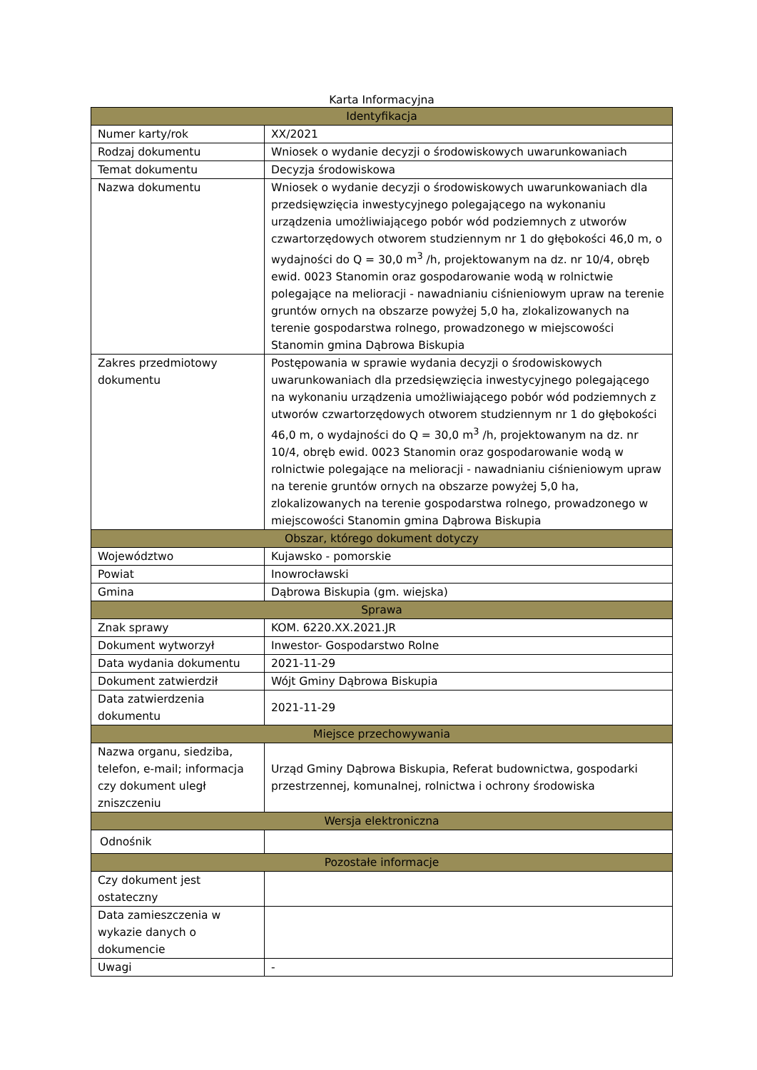Karta Informacyjna
| Identyfikacja | |
| --- | --- |
| Numer karty/rok | XX/2021 |
| Rodzaj dokumentu | Wniosek o wydanie decyzji o środowiskowych uwarunkowaniach |
| Temat dokumentu | Decyzja środowiskowa |
| Nazwa dokumentu | Wniosek o wydanie decyzji o środowiskowych uwarunkowaniach dla przedsięwzięcia inwestycyjnego polegającego na wykonaniu urządzenia umożliwiającego pobór wód podziemnych z utworów czwartorzędowych otworem studziennym nr 1 do głębokości 46,0 m, o wydajności do Q = 30,0 m<sup>3</sup> /h, projektowanym na dz. nr 10/4, obręb ewid. 0023 Stanomin oraz gospodarowanie wodą w rolnictwie polegające na melioracji - nawadnianiu ciśnieniowym upraw na terenie gruntów ornych na obszarze powyżej 5,0 ha, zlokalizowanych na terenie gospodarstwa rolnego, prowadzonego w miejscowości Stanomin gmina Dąbrowa Biskupia |
| Zakres przedmiotowy dokumentu | Postępowania w sprawie wydania decyzji o środowiskowych uwarunkowaniach dla przedsięwzięcia inwestycyjnego polegającego na wykonaniu urządzenia umożliwiającego pobór wód podziemnych z utworów czwartorzędowych otworem studziennym nr 1 do głębokości 46,0 m, o wydajności do Q = 30,0 m<sup>3</sup> /h, projektowanym na dz. nr 10/4, obręb ewid. 0023 Stanomin oraz gospodarowanie wodą w rolnictwie polegające na melioracji - nawadnianiu ciśnieniowym upraw na terenie gruntów ornych na obszarze powyżej 5,0 ha, zlokalizowanych na terenie gospodarstwa rolnego, prowadzonego w miejscowości Stanomin gmina Dąbrowa Biskupia |
| Obszar, którego dokument dotyczy | |
| Województwo | Kujawsko - pomorskie |
| Powiat | Inowrocławski |
| Gmina | Dąbrowa Biskupia (gm. wiejska) |
| Sprawa | |
| Znak sprawy | KOM. 6220.XX.2021.JR |
| Dokument wytworzył | Inwestor- Gospodarstwo Rolne |
| Data wydania dokumentu | 2021-11-29 |
| Dokument zatwierdził | Wójt Gminy Dąbrowa Biskupia |
| Data zatwierdzenia dokumentu | 2021-11-29 |
| Miejsce przechowywania | |
| Nazwa organu, siedziba, telefon, e-mail; informacja czy dokument uległ zniszczeniu | Urząd Gminy Dąbrowa Biskupia, Referat budownictwa, gospodarki przestrzennej, komunalnej, rolnictwa i ochrony środowiska |
| Wersja elektroniczna | |
| Odnośnik | |
| Pozostałe informacje | |
| Czy dokument jest ostateczny | |
| Data zamieszczenia w wykazie danych o dokumencie | |
| Uwagi | - |